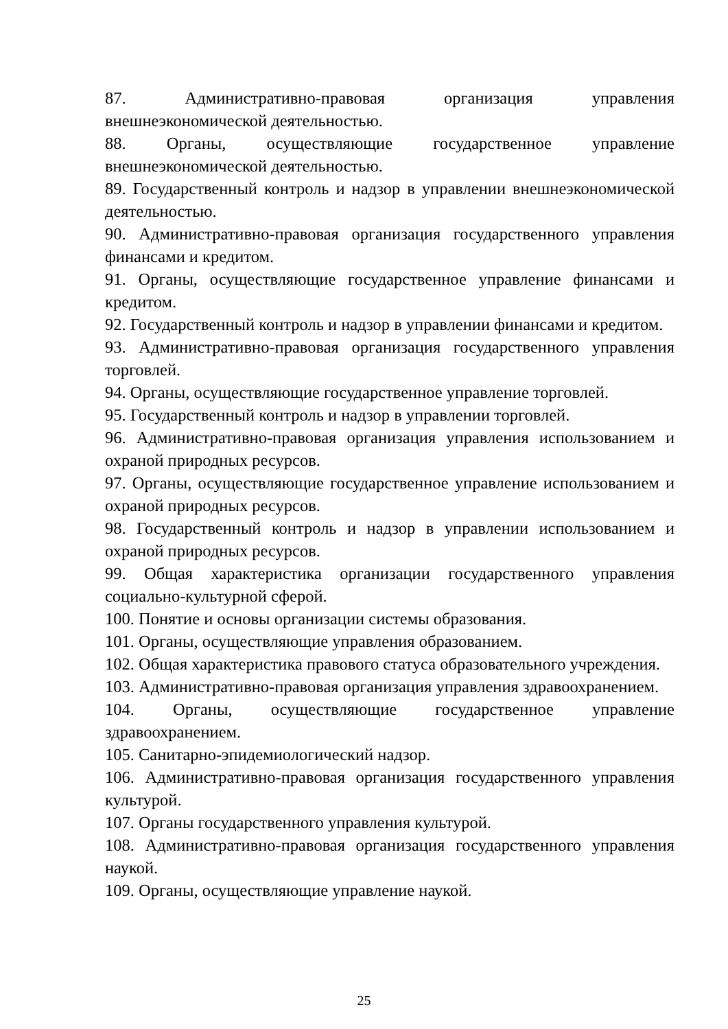87. Административно-правовая организация управления внешнеэкономической деятельностью.
88. Органы, осуществляющие государственное управление внешнеэкономической деятельностью.
89. Государственный контроль и надзор в управлении внешнеэкономической деятельностью.
90. Административно-правовая организация государственного управления финансами и кредитом.
91. Органы, осуществляющие государственное управление финансами и кредитом.
92. Государственный контроль и надзор в управлении финансами и кредитом.
93. Административно-правовая организация государственного управления торговлей.
94. Органы, осуществляющие государственное управление торговлей.
95. Государственный контроль и надзор в управлении торговлей.
96. Административно-правовая организация управления использованием и охраной природных ресурсов.
97. Органы, осуществляющие государственное управление использованием и охраной природных ресурсов.
98. Государственный контроль и надзор в управлении использованием и охраной природных ресурсов.
99. Общая характеристика организации государственного управления социально-культурной сферой.
100. Понятие и основы организации системы образования.
101. Органы, осуществляющие управления образованием.
102. Общая характеристика правового статуса образовательного учреждения.
103. Административно-правовая организация управления здравоохранением.
104. Органы, осуществляющие государственное управление здравоохранением.
105. Санитарно-эпидемиологический надзор.
106. Административно-правовая организация государственного управления культурой.
107. Органы государственного управления культурой.
108. Административно-правовая организация государственного управления наукой.
109. Органы, осуществляющие управление наукой.
25